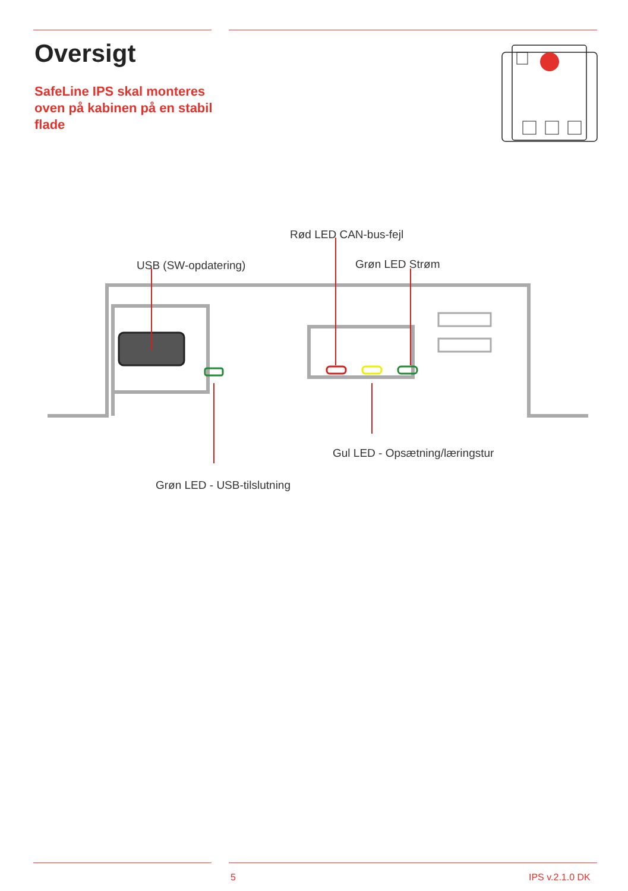Oversigt
SafeLine IPS skal monteres oven på kabinen på en stabil flade
Rød LED CAN-bus-fejl
USB (SW-opdatering) Grøn LED Strøm
Gul LED - Opsætning/læringstur
Grøn LED - USB-tilslutning
5 IPS v.2.1.0 DK